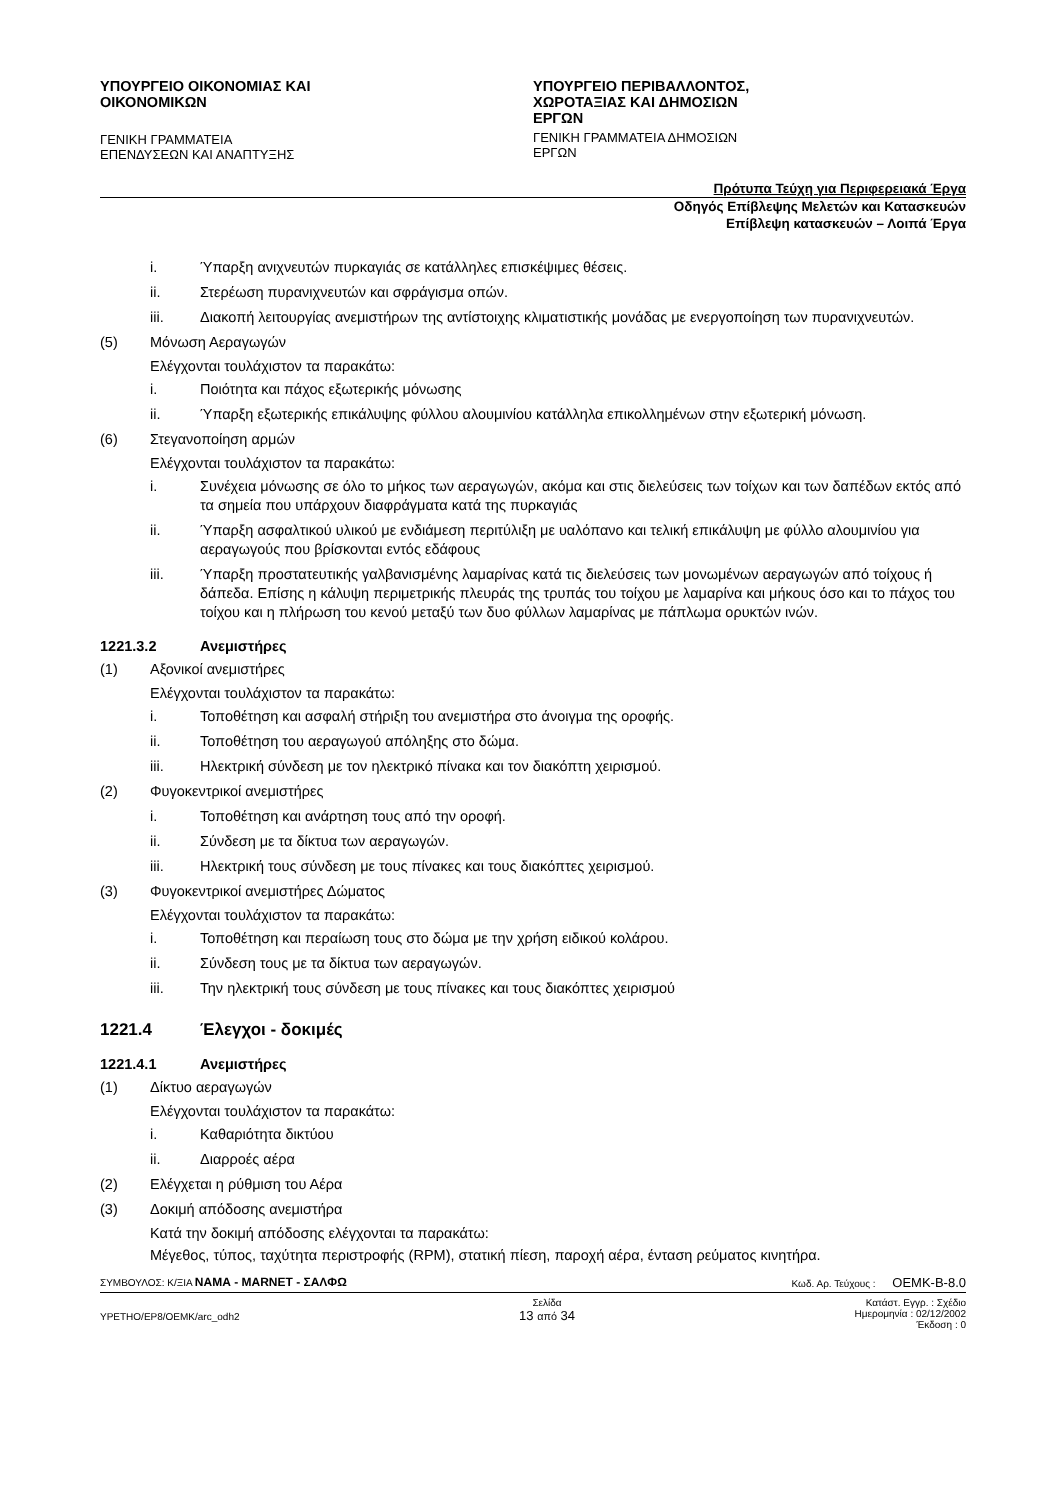ΥΠΟΥΡΓΕΙΟ ΟΙΚΟΝΟΜΙΑΣ ΚΑΙ ΟΙΚΟΝΟΜΙΚΩΝ
ΓΕΝΙΚΗ ΓΡΑΜΜΑΤΕΙΑ ΕΠΕΝΔΥΣΕΩΝ ΚΑΙ ΑΝΑΠΤΥΞΗΣ
ΥΠΟΥΡΓΕΙΟ ΠΕΡΙΒΑΛΛΟΝΤΟΣ, ΧΩΡΟΤΑΞΙΑΣ ΚΑΙ ΔΗΜΟΣΙΩΝ ΕΡΓΩΝ
ΓΕΝΙΚΗ ΓΡΑΜΜΑΤΕΙΑ ΔΗΜΟΣΙΩΝ ΕΡΓΩΝ
Πρότυπα Τεύχη για Περιφερειακά Έργα
Οδηγός Επίβλεψης Μελετών και Κατασκευών
Επίβλεψη κατασκευών – Λοιπά Έργα
i. Ύπαρξη ανιχνευτών πυρκαγιάς σε κατάλληλες επισκέψιμες θέσεις.
ii. Στερέωση πυρανιχνευτών και σφράγισμα οπών.
iii. Διακοπή λειτουργίας ανεμιστήρων της αντίστοιχης κλιματιστικής μονάδας με ενεργοποίηση των πυρανιχνευτών.
(5) Μόνωση Αεραγωγών
Ελέγχονται τουλάχιστον τα παρακάτω:
i. Ποιότητα και πάχος εξωτερικής μόνωσης
ii. Ύπαρξη εξωτερικής επικάλυψης φύλλου αλουμινίου κατάλληλα επικολλημένων στην εξωτερική μόνωση.
(6) Στεγανοποίηση αρμών
Ελέγχονται τουλάχιστον τα παρακάτω:
i. Συνέχεια μόνωσης σε όλο το μήκος των αεραγωγών, ακόμα και στις διελεύσεις των τοίχων και των δαπέδων εκτός από τα σημεία που υπάρχουν διαφράγματα κατά της πυρκαγιάς
ii. Ύπαρξη ασφαλτικού υλικού με ενδιάμεση περιτύλιξη με υαλόπανο και τελική επικάλυψη με φύλλο αλουμινίου για αεραγωγούς που βρίσκονται εντός εδάφους
iii. Ύπαρξη προστατευτικής γαλβανισμένης λαμαρίνας κατά τις διελεύσεις των μονωμένων αεραγωγών από τοίχους ή δάπεδα. Επίσης η κάλυψη περιμετρικής πλευράς της τρυπάς του τοίχου με λαμαρίνα και μήκους όσο και το πάχος του τοίχου και η πλήρωση του κενού μεταξύ των δυο φύλλων λαμαρίνας με πάπλωμα ορυκτών ινών.
1221.3.2 Ανεμιστήρες
(1) Αξονικοί ανεμιστήρες
Ελέγχονται τουλάχιστον τα παρακάτω:
i. Τοποθέτηση και ασφαλή στήριξη του ανεμιστήρα στο άνοιγμα της οροφής.
ii. Τοποθέτηση του αεραγωγού απόληξης στο δώμα.
iii. Ηλεκτρική σύνδεση με τον ηλεκτρικό πίνακα και τον διακόπτη χειρισμού.
(2) Φυγοκεντρικοί ανεμιστήρες
i. Τοποθέτηση και ανάρτηση τους από την οροφή.
ii. Σύνδεση με τα δίκτυα των αεραγωγών.
iii. Ηλεκτρική τους σύνδεση με τους πίνακες και τους διακόπτες χειρισμού.
(3) Φυγοκεντρικοί ανεμιστήρες Δώματος
Ελέγχονται τουλάχιστον τα παρακάτω:
i. Τοποθέτηση και περαίωση τους στο δώμα με την χρήση ειδικού κολάρου.
ii. Σύνδεση τους με τα δίκτυα των αεραγωγών.
iii. Την ηλεκτρική τους σύνδεση με τους πίνακες και τους διακόπτες χειρισμού
1221.4 Έλεγχοι - δοκιμές
1221.4.1 Ανεμιστήρες
(1) Δίκτυο αεραγωγών
Ελέγχονται τουλάχιστον τα παρακάτω:
i. Καθαριότητα δικτύου
ii. Διαρροές αέρα
(2) Ελέγχεται η ρύθμιση του Αέρα
(3) Δοκιμή απόδοσης ανεμιστήρα
Κατά την δοκιμή απόδοσης ελέγχονται τα παρακάτω:
Μέγεθος, τύπος, ταχύτητα περιστροφής (RPM), στατική πίεση, παροχή αέρα, ένταση ρεύματος κινητήρα.
ΣΥΜΒΟΥΛΟΣ: Κ/ΞΙΑ ΝΑΜΑ - MARNET - ΣΑΛΦΩ Κωδ. Αρ. Τεύχους : OEMK-B-8.0
YPETHO/EP8/OEMK/arc_odh2 Σελίδα
13 από 34 Κατάστ. Εγγρ. : Σχέδιο
Ημερομηνία : 02/12/2002
Έκδοση : 0